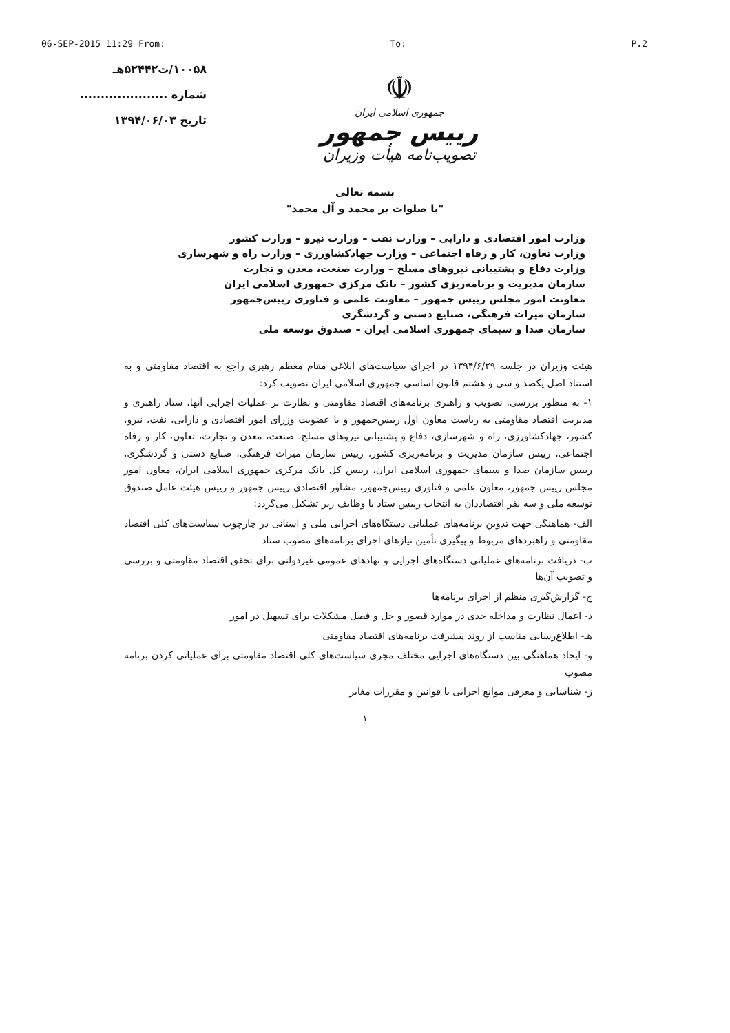06-SEP-2015 11:29 From: To: P.2
۱۰۰۵۸/ت۵۲۴۴۲هـ
شماره .....................
تاریخ ۱۳۹۴/۰۶/۰۳
☫
جمهوری اسلامی ایران
رییس جمهور
تصویب‌نامه هیأت وزیران
بسمه تعالی
"با صلوات بر محمد و آل محمد"
وزارت امور اقتصادی و دارایی – وزارت نفت – وزارت نیرو – وزارت کشور
وزارت تعاون، کار و رفاه اجتماعی – وزارت جهادکشاورزی – وزارت راه و شهرسازی
وزارت دفاع و پشتیبانی نیروهای مسلح – وزارت صنعت، معدن و تجارت
سازمان مدیریت و برنامه‌ریزی کشور – بانک مرکزی جمهوری اسلامی ایران
معاونت امور مجلس رییس جمهور – معاونت علمی و فناوری رییس‌جمهور
سازمان میراث فرهنگی، صنایع دستی و گردشگری
سازمان صدا و سیمای جمهوری اسلامی ایران – صندوق توسعه ملی
هیئت وزیران در جلسه ۱۳۹۴/۶/۲۹ در اجرای سیاست‌های ابلاغی مقام معظم رهبری راجع به اقتصاد مقاومتی و به استناد اصل یکصد و سی و هشتم قانون اساسی جمهوری اسلامی ایران تصویب کرد:
۱- به منظور بررسی، تصویب و راهبری برنامه‌های اقتصاد مقاومتی و نظارت بر عملیات اجرایی آنها، ستاد راهبری و مدیریت اقتصاد مقاومتی به ریاست معاون اول رییس‌جمهور و با عضویت وزرای امور اقتصادی و دارایی، نفت، نیرو، کشور، جهادکشاورزی، راه و شهرسازی، دفاع و پشتیبانی نیروهای مسلح، صنعت، معدن و تجارت، تعاون، کار و رفاه اجتماعی، رییس سازمان مدیریت و برنامه‌ریزی کشور، رییس سازمان میراث فرهنگی، صنایع دستی و گردشگری، رییس سازمان صدا و سیمای جمهوری اسلامی ایران، رییس کل بانک مرکزی جمهوری اسلامی ایران، معاون امور مجلس رییس جمهور، معاون علمی و فناوری رییس‌جمهور، مشاور اقتصادی رییس جمهور و رییس هیئت عامل صندوق توسعه ملی و سه نفر اقتصاددان به انتخاب رییس ستاد با وظایف زیر تشکیل می‌گردد:
الف- هماهنگی جهت تدوین برنامه‌های عملیاتی دستگاه‌های اجرایی ملی و استانی در چارچوب سیاست‌های کلی اقتصاد مقاومتی و راهبردهای مربوط و پیگیری تأمین نیازهای اجرای برنامه‌های مصوب ستاد
ب- دریافت برنامه‌های عملیاتی دستگاه‌های اجرایی و نهادهای عمومی غیردولتی برای تحقق اقتصاد مقاومتی و بررسی و تصویب آن‌ها
ج- گزارش‌گیری منظم از اجرای برنامه‌ها
د- اعمال نظارت و مداخله جدی در موارد قصور و حل و فصل مشکلات برای تسهیل در امور
هـ- اطلاع‌رسانی مناسب از روند پیشرفت برنامه‌های اقتصاد مقاومتی
و- ایجاد هماهنگی بین دستگاه‌های اجرایی مختلف مجری سیاست‌های کلی اقتصاد مقاومتی برای عملیاتی کردن برنامه مصوب
ز- شناسایی و معرفی موانع اجرایی یا قوانین و مقررات مغایر
۱